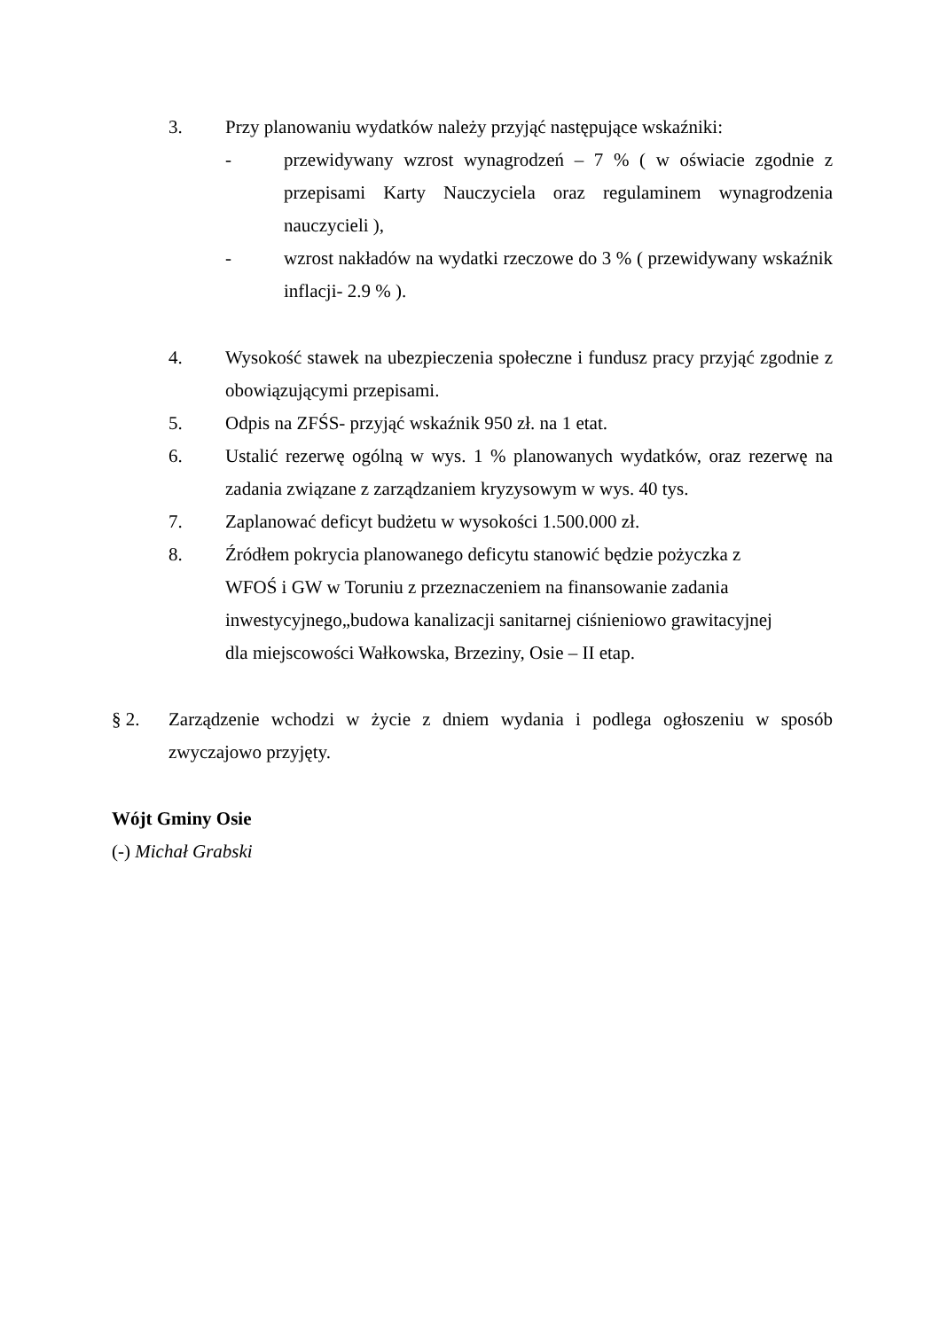3. Przy planowaniu wydatków należy przyjąć następujące wskaźniki:
- przewidywany wzrost wynagrodzeń – 7 % ( w oświacie zgodnie z przepisami Karty Nauczyciela oraz regulaminem wynagrodzenia nauczycieli ),
- wzrost nakładów na wydatki rzeczowe do 3 % ( przewidywany wskaźnik inflacji- 2.9 % ).
4. Wysokość stawek na ubezpieczenia społeczne i fundusz pracy przyjąć zgodnie z obowiązującymi przepisami.
5. Odpis na ZFŚS- przyjąć wskaźnik 950 zł. na 1 etat.
6. Ustalić rezerwę ogólną w wys. 1 % planowanych wydatków, oraz rezerwę na zadania związane z zarządzaniem kryzysowym w wys. 40 tys.
7. Zaplanować deficyt budżetu w wysokości 1.500.000 zł.
8. Źródłem pokrycia planowanego deficytu stanowić będzie pożyczka z WFOŚ i GW w Toruniu z przeznaczeniem na finansowanie zadania inwestycyjnego„budowa kanalizacji sanitarnej ciśnieniowo grawitacyjnej dla miejscowości Wałkowska, Brzeziny, Osie – II etap.
§ 2. Zarządzenie wchodzi w życie z dniem wydania i podlega ogłoszeniu w sposób zwyczajowo przyjęty.
Wójt Gminy Osie
(-) Michał Grabski